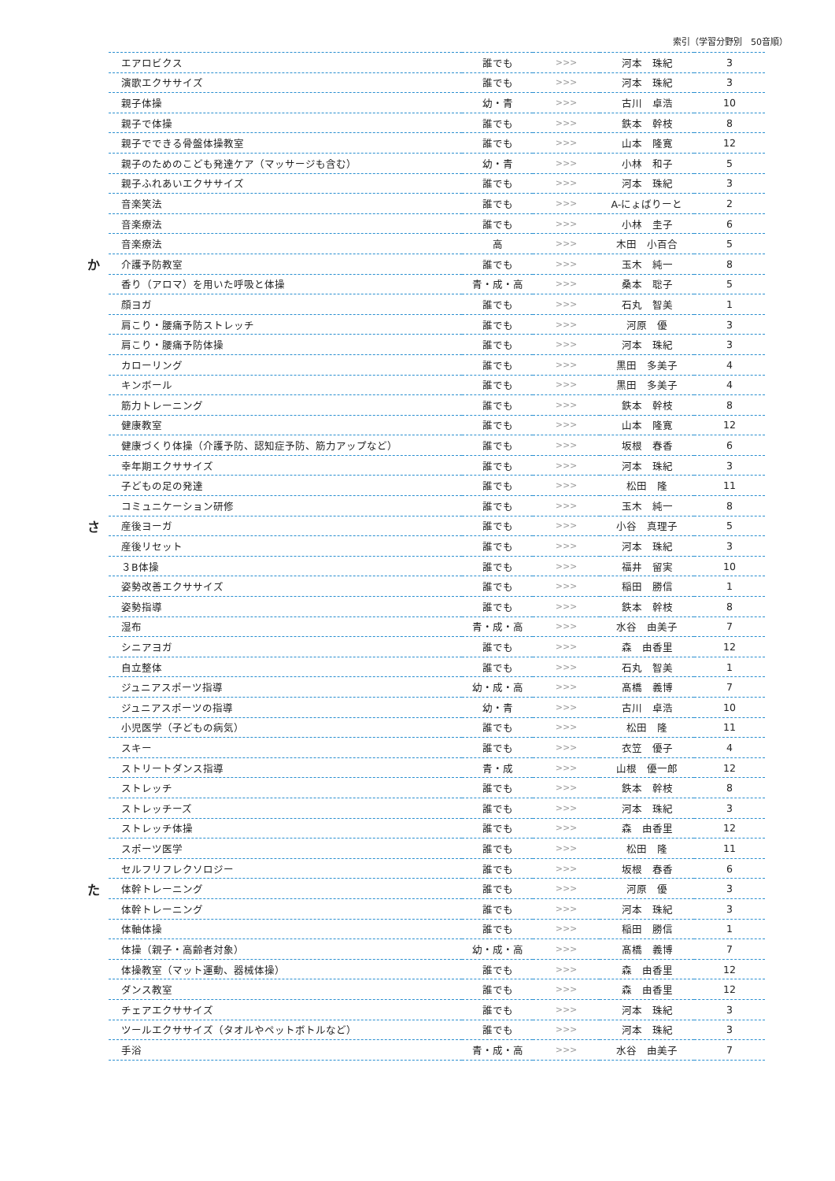索引（学習分野別　50音順）
| | エアロビクス | 誰でも | >>> | 河本 珠紀 | 3 |
| | 演歌エクササイズ | 誰でも | >>> | 河本 珠紀 | 3 |
| | 親子体操 | 幼・青 | >>> | 古川 卓浩 | 10 |
| | 親子で体操 | 誰でも | >>> | 鉄本 幹枝 | 8 |
| | 親子でできる骨盤体操教室 | 誰でも | >>> | 山本 隆寛 | 12 |
| | 親子のためのこども発達ケア（マッサージも含む） | 幼・青 | >>> | 小林 和子 | 5 |
| | 親子ふれあいエクササイズ | 誰でも | >>> | 河本 珠紀 | 3 |
| | 音楽笑法 | 誰でも | >>> | A-にょばりーと | 2 |
| | 音楽療法 | 誰でも | >>> | 小林 圭子 | 6 |
| | 音楽療法 | 高 | >>> | 木田 小百合 | 5 |
| か | 介護予防教室 | 誰でも | >>> | 玉木 純一 | 8 |
| | 香り（アロマ）を用いた呼吸と体操 | 青・成・高 | >>> | 桑本 聡子 | 5 |
| | 顔ヨガ | 誰でも | >>> | 石丸 智美 | 1 |
| | 肩こり・腰痛予防ストレッチ | 誰でも | >>> | 河原 優 | 3 |
| | 肩こり・腰痛予防体操 | 誰でも | >>> | 河本 珠紀 | 3 |
| | カローリング | 誰でも | >>> | 黒田 多美子 | 4 |
| | キンボール | 誰でも | >>> | 黒田 多美子 | 4 |
| | 筋力トレーニング | 誰でも | >>> | 鉄本 幹枝 | 8 |
| | 健康教室 | 誰でも | >>> | 山本 隆寛 | 12 |
| | 健康づくり体操（介護予防、認知症予防、筋力アップなど） | 誰でも | >>> | 坂根 春香 | 6 |
| | 幸年期エクササイズ | 誰でも | >>> | 河本 珠紀 | 3 |
| | 子どもの足の発達 | 誰でも | >>> | 松田 隆 | 11 |
| | コミュニケーション研修 | 誰でも | >>> | 玉木 純一 | 8 |
| さ | 産後ヨーガ | 誰でも | >>> | 小谷 真理子 | 5 |
| | 産後リセット | 誰でも | >>> | 河本 珠紀 | 3 |
| | ３B体操 | 誰でも | >>> | 福井 留実 | 10 |
| | 姿勢改善エクササイズ | 誰でも | >>> | 稲田 勝信 | 1 |
| | 姿勢指導 | 誰でも | >>> | 鉄本 幹枝 | 8 |
| | 湿布 | 青・成・高 | >>> | 水谷 由美子 | 7 |
| | シニアヨガ | 誰でも | >>> | 森 由香里 | 12 |
| | 自立整体 | 誰でも | >>> | 石丸 智美 | 1 |
| | ジュニアスポーツ指導 | 幼・成・高 | >>> | 髙橋 義博 | 7 |
| | ジュニアスポーツの指導 | 幼・青 | >>> | 古川 卓浩 | 10 |
| | 小児医学（子どもの病気） | 誰でも | >>> | 松田 隆 | 11 |
| | スキー | 誰でも | >>> | 衣笠 優子 | 4 |
| | ストリートダンス指導 | 青・成 | >>> | 山根 優一郎 | 12 |
| | ストレッチ | 誰でも | >>> | 鉄本 幹枝 | 8 |
| | ストレッチーズ | 誰でも | >>> | 河本 珠紀 | 3 |
| | ストレッチ体操 | 誰でも | >>> | 森 由香里 | 12 |
| | スポーツ医学 | 誰でも | >>> | 松田 隆 | 11 |
| | セルフリフレクソロジー | 誰でも | >>> | 坂根 春香 | 6 |
| た | 体幹トレーニング | 誰でも | >>> | 河原 優 | 3 |
| | 体幹トレーニング | 誰でも | >>> | 河本 珠紀 | 3 |
| | 体軸体操 | 誰でも | >>> | 稲田 勝信 | 1 |
| | 体操（親子・高齢者対象） | 幼・成・高 | >>> | 髙橋 義博 | 7 |
| | 体操教室（マット運動、器械体操） | 誰でも | >>> | 森 由香里 | 12 |
| | ダンス教室 | 誰でも | >>> | 森 由香里 | 12 |
| | チェアエクササイズ | 誰でも | >>> | 河本 珠紀 | 3 |
| | ツールエクササイズ（タオルやペットボトルなど） | 誰でも | >>> | 河本 珠紀 | 3 |
| | 手浴 | 青・成・高 | >>> | 水谷 由美子 | 7 |